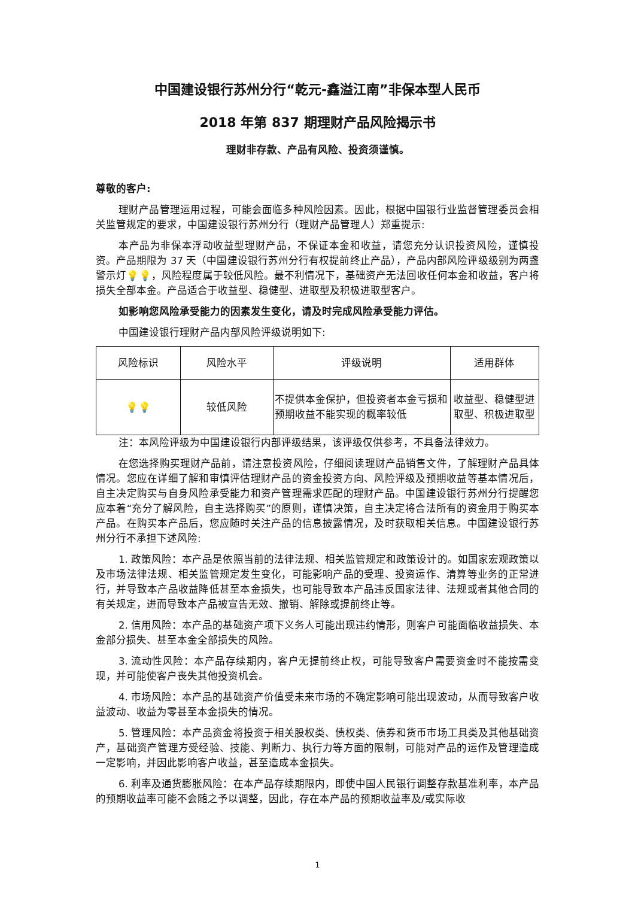中国建设银行苏州分行“乾元-鑫溢江南”非保本型人民币
2018 年第 837 期理财产品风险揭示书
理财非存款、产品有风险、投资须谨慎。
尊敬的客户:
理财产品管理运用过程，可能会面临多种风险因素。因此，根据中国银行业监督管理委员会相关监管规定的要求，中国建设银行苏州分行（理财产品管理人）郑重提示:
本产品为非保本浮动收益型理财产品，不保证本金和收益，请您充分认识投资风险，谨慎投资。产品期限为 37 天（中国建设银行苏州分行有权提前终止产品），产品内部风险评级级别为两盏警示灯💡💡，风险程度属于较低风险。最不利情况下，基础资产无法回收任何本金和收益，客户将损失全部本金。产品适合于收益型、稳健型、进取型及积极进取型客户。
如影响您风险承受能力的因素发生变化，请及时完成风险承受能力评估。
中国建设银行理财产品内部风险评级说明如下:
| 风险标识 | 风险水平 | 评级说明 | 适用群体 |
| --- | --- | --- | --- |
| 💡💡 | 较低风险 | 不提供本金保护，但投资者本金亏损和预期收益不能实现的概率较低 | 收益型、稳健型进取型、积极进取型 |
注：本风险评级为中国建设银行内部评级结果，该评级仅供参考，不具备法律效力。
在您选择购买理财产品前，请注意投资风险，仔细阅读理财产品销售文件，了解理财产品具体情况。您应在详细了解和审慎评估理财产品的资金投资方向、风险评级及预期收益等基本情况后，自主决定购买与自身风险承受能力和资产管理需求匹配的理财产品。中国建设银行苏州分行提醒您应本着“充分了解风险，自主选择购买”的原则，谨慎决策，自主决定将合法所有的资金用于购买本产品。在购买本产品后，您应随时关注产品的信息披露情况，及时获取相关信息。中国建设银行苏州分行不承担下述风险:
1. 政策风险：本产品是依照当前的法律法规、相关监管规定和政策设计的。如国家宏观政策以及市场法律法规、相关监管规定发生变化，可能影响产品的受理、投资运作、清算等业务的正常进行，并导致本产品收益降低甚至本金损失，也可能导致本产品违反国家法律、法规或者其他合同的有关规定，进而导致本产品被宣告无效、撤销、解除或提前终止等。
2. 信用风险：本产品的基础资产项下义务人可能出现违约情形，则客户可能面临收益损失、本金部分损失、甚至本金全部损失的风险。
3. 流动性风险：本产品存续期内，客户无提前终止权，可能导致客户需要资金时不能按需变现，并可能使客户丧失其他投资机会。
4. 市场风险：本产品的基础资产价值受未来市场的不确定影响可能出现波动，从而导致客户收益波动、收益为零甚至本金损失的情况。
5. 管理风险：本产品资金将投资于相关股权类、债权类、债券和货币市场工具类及其他基础资产，基础资产管理方受经验、技能、判断力、执行力等方面的限制，可能对产品的运作及管理造成一定影响，并因此影响客户收益，甚至造成本金损失。
6. 利率及通货膨胀风险：在本产品存续期限内，即使中国人民银行调整存款基准利率，本产品的预期收益率可能不会随之予以调整，因此，存在本产品的预期收益率及/或实际收
1